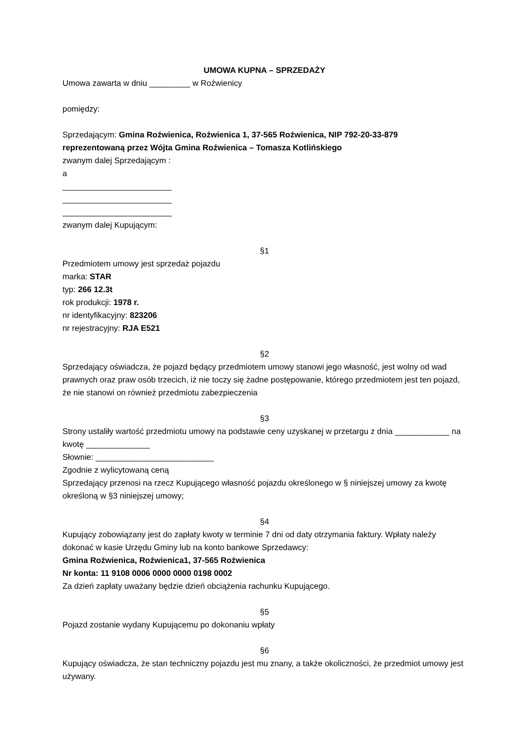UMOWA KUPNA – SPRZEDAŻY
Umowa zawarta w dniu _________ w Roźwienicy
pomiędzy:
Sprzedającym: Gmina Roźwienica, Roźwienica 1, 37-565 Roźwienica, NIP 792-20-33-879
reprezentowaną przez Wójta Gmina Roźwienica – Tomasza Kotlińskiego
zwanym dalej Sprzedającym :
a
________________________
________________________
________________________
zwanym dalej Kupującym:
§1
Przedmiotem umowy jest sprzedaż pojazdu
marka: STAR
typ: 266 12.3t
rok produkcji: 1978 r.
nr identyfikacyjny: 823206
nr rejestracyjny: RJA E521
§2
Sprzedający oświadcza, że pojazd będący przedmiotem umowy stanowi jego własność, jest wolny od wad prawnych oraz praw osób trzecich, iż nie toczy się żadne postępowanie, którego przedmiotem jest ten pojazd, że nie stanowi on również przedmiotu zabezpieczenia
§3
Strony ustaliły wartość przedmiotu umowy na podstawie ceny uzyskanej w przetargu z dnia ____________ na kwotę ______________
Słownie: __________________________
Zgodnie z wylicytowaną ceną
Sprzedający przenosi na rzecz Kupującego własność pojazdu określonego w § niniejszej umowy za kwotę określoną w §3 niniejszej umowy;
§4
Kupujący zobowiązany jest do zapłaty kwoty w terminie 7 dni od daty otrzymania faktury. Wpłaty należy dokonać w kasie Urzędu Gminy lub na konto bankowe Sprzedawcy:
Gmina Roźwienica, Roźwienica1, 37-565 Roźwienica
Nr konta: 11 9108 0006 0000 0000 0198 0002
Za dzień zapłaty uważany będzie dzień obciążenia rachunku Kupującego.
§5
Pojazd zostanie wydany Kupującemu po dokonaniu wpłaty
§6
Kupujący oświadcza, że stan techniczny pojazdu jest mu znany, a także okoliczności, że przedmiot umowy jest używany.